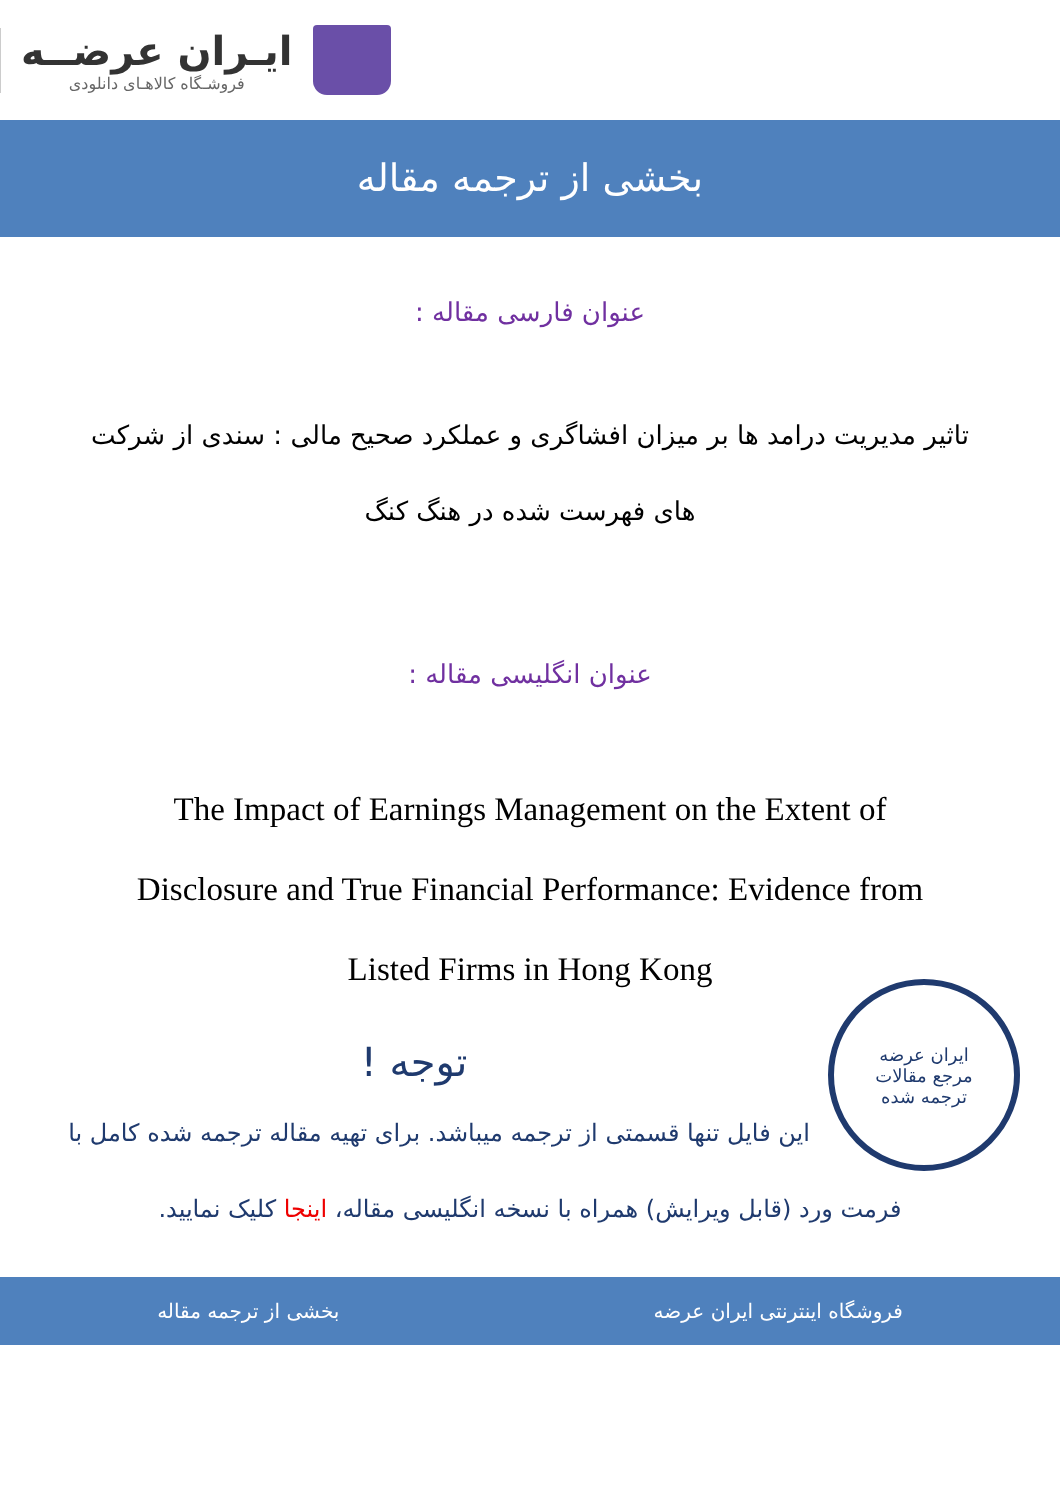ایـران عرضــه
فروشـگاه کالاهـای دانلودی
بخشی از ترجمه مقاله
عنوان فارسی مقاله :
تاثیر مدیریت درامد ها بر میزان افشاگری و عملکرد صحیح مالی : سندی از شرکت های فهرست شده در هنگ کنگ
عنوان انگلیسی مقاله :
The Impact of Earnings Management on the Extent of Disclosure and True Financial Performance: Evidence from Listed Firms in Hong Kong
ایران عرضه
مرجع مقالات
ترجمه شده
توجه !
این فایل تنها قسمتی از ترجمه میباشد. برای تهیه مقاله ترجمه شده کامل با فرمت ورد (قابل ویرایش) همراه با نسخه انگلیسی مقاله، اینجا کلیک نمایید.
فروشگاه اینترنتی ایران عرضه بخشی از ترجمه مقاله